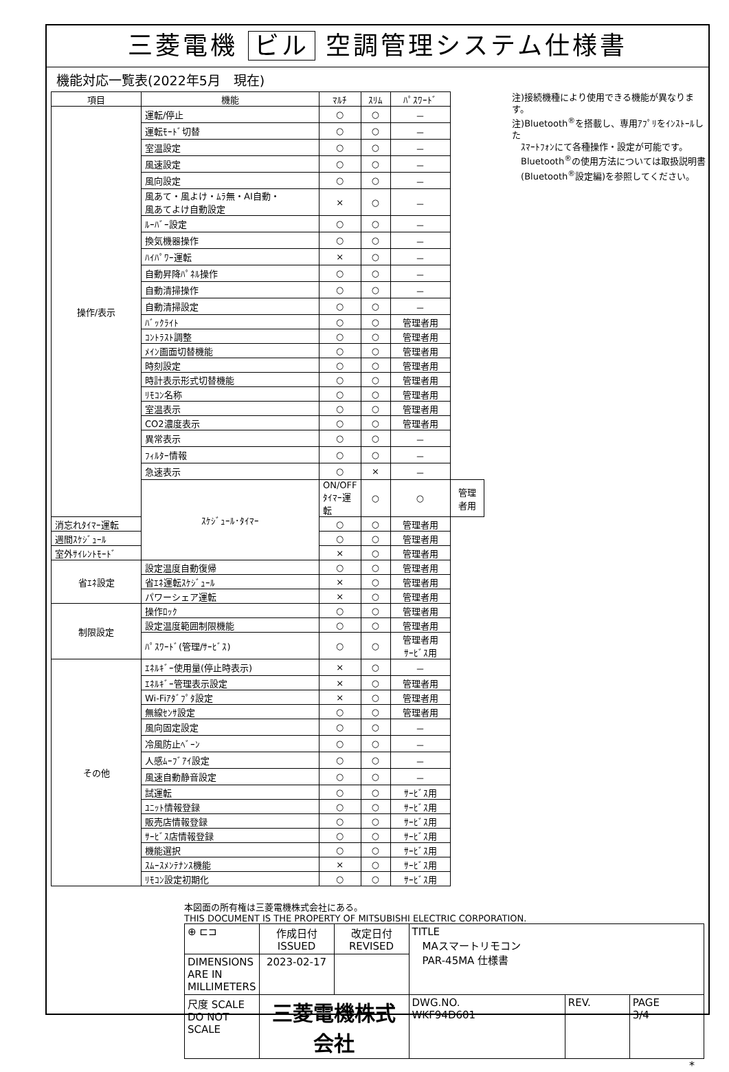三菱電機 ビル 空調管理システム仕様書
機能対応一覧表(2022年5月　現在)
| 項目 | 機能 | ﾏﾙﾁ | ｽﾘﾑ | ﾊﾟｽﾜｰﾄﾞ | |
| --- | --- | --- | --- | --- | --- |
| 操作/表示 | 運転/停止 | ○ | ○ | － | |
| | 運転ﾓｰﾄﾞ切替 | ○ | ○ | － | |
| | 室温設定 | ○ | ○ | － | |
| | 風速設定 | ○ | ○ | － | |
| | 風向設定 | ○ | ○ | － | |
| | 風あて・風よけ・ﾑﾗ無・AI自動・ 風あてよけ自動設定 | × | ○ | － | |
| | ﾙｰﾊﾞｰ設定 | ○ | ○ | － | |
| | 換気機器操作 | ○ | ○ | － | |
| | ﾊｲﾊﾟﾜｰ運転 | × | ○ | － | |
| | 自動昇降ﾊﾟﾈﾙ操作 | ○ | ○ | － | |
| | 自動清掃操作 | ○ | ○ | － | |
| | 自動清掃設定 | ○ | ○ | － | |
| | ﾊﾞｯｸﾗｲﾄ | ○ | ○ | 管理者用 | |
| | ｺﾝﾄﾗｽﾄ調整 | ○ | ○ | 管理者用 | |
| | ﾒｲﾝ画面切替機能 | ○ | ○ | 管理者用 | |
| | 時刻設定 | ○ | ○ | 管理者用 | |
| | 時計表示形式切替機能 | ○ | ○ | 管理者用 | |
| | ﾘﾓｺﾝ名称 | ○ | ○ | 管理者用 | |
| | 室温表示 | ○ | ○ | 管理者用 | |
| | CO2濃度表示 | ○ | ○ | 管理者用 | |
| | 異常表示 | ○ | ○ | － | |
| | ﾌｨﾙﾀｰ情報 | ○ | ○ | － | |
| | 急速表示 | ○ | × | － | |
| | ｽｹｼﾞｭｰﾙ･ﾀｲﾏｰ | ON/OFFﾀｲﾏｰ運転 | ○ | ○ | 管理者用 |
| 消忘れﾀｲﾏｰ運転 | | ○ | ○ | 管理者用 | |
| 週間ｽｹｼﾞｭｰﾙ | | ○ | ○ | 管理者用 | |
| 室外ｻｲﾚﾝﾄﾓｰﾄﾞ | | × | ○ | 管理者用 | |
| 省ｴﾈ設定 | 設定温度自動復帰 | ○ | ○ | 管理者用 | |
| | 省ｴﾈ運転ｽｹｼﾞｭｰﾙ | × | ○ | 管理者用 | |
| | パワーシェア運転 | × | ○ | 管理者用 | |
| 制限設定 | 操作ﾛｯｸ | ○ | ○ | 管理者用 | |
| | 設定温度範囲制限機能 | ○ | ○ | 管理者用 | |
| | ﾊﾟｽﾜｰﾄﾞ(管理/ｻｰﾋﾞｽ) | ○ | ○ | 管理者用 ｻｰﾋﾞｽ用 | |
| その他 | ｴﾈﾙｷﾞｰ使用量(停止時表示) | × | ○ | － | |
| | ｴﾈﾙｷﾞｰ管理表示設定 | × | ○ | 管理者用 | |
| | Wi-Fiｱﾀﾞﾌﾟﾀ設定 | × | ○ | 管理者用 | |
| | 無線ｾﾝｻ設定 | ○ | ○ | 管理者用 | |
| | 風向固定設定 | ○ | ○ | － | |
| | 冷風防止ﾍﾞｰﾝ | ○ | ○ | － | |
| | 人感ﾑｰﾌﾞｱｲ設定 | ○ | ○ | － | |
| | 風速自動静音設定 | ○ | ○ | － | |
| | 試運転 | ○ | ○ | ｻｰﾋﾞｽ用 | |
| | ﾕﾆｯﾄ情報登録 | ○ | ○ | ｻｰﾋﾞｽ用 | |
| | 販売店情報登録 | ○ | ○ | ｻｰﾋﾞｽ用 | |
| | ｻｰﾋﾞｽ店情報登録 | ○ | ○ | ｻｰﾋﾞｽ用 | |
| | 機能選択 | ○ | ○ | ｻｰﾋﾞｽ用 | |
| | ｽﾑｰｽﾒﾝﾃﾅﾝｽ機能 | × | ○ | ｻｰﾋﾞｽ用 | |
| | ﾘﾓｺﾝ設定初期化 | ○ | ○ | ｻｰﾋﾞｽ用 | |
注)接続機種により使用できる機能が異なります。
注)Bluetooth<sup>®</sup>を搭載し、専用ｱﾌﾟﾘをｲﾝｽﾄｰﾙした
　ｽﾏｰﾄﾌｫﾝにて各種操作・設定が可能です。
　Bluetooth<sup>®</sup>の使用方法については取扱説明書
　(Bluetooth<sup>®</sup>設定編)を参照してください。
本図面の所有権は三菱電機株式会社にある。
THIS DOCUMENT IS THE PROPERTY OF MITSUBISHI ELECTRIC CORPORATION.
| ⊕ ⊏⊐ | 作成日付 ISSUED | 改定日付 REVISED | TITLE MAスマートリモコン PAR-45MA 仕様書 | | |
| DIMENSIONS ARE IN MILLIMETERS | 2023-02-17 | | | | |
| 尺度 SCALE DO NOT SCALE | 三菱電機株式会社 | | DWG.NO. WKF94D601 | REV. | PAGE 3/4 |
*